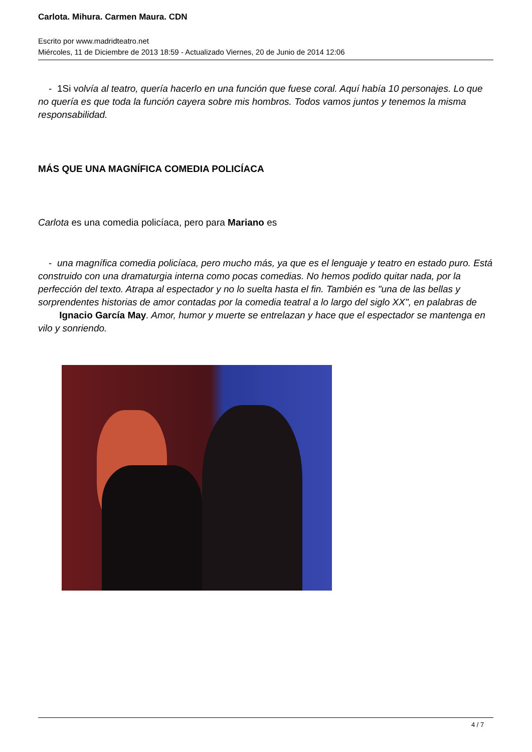Carlota. Mihura. Carmen Maura. CDN
Escrito por www.madridteatro.net
Miércoles, 11 de Diciembre de 2013 18:59 - Actualizado Viernes, 20 de Junio de 2014 12:06
- 1Si volvía al teatro, quería hacerlo en una función que fuese coral. Aquí había 10 personajes. Lo que no quería es que toda la función cayera sobre mis hombros. Todos vamos juntos y tenemos la misma responsabilidad.
MÁS QUE UNA MAGNÍFICA COMEDIA POLICÍACA
Carlota es una comedia policíaca, pero para Mariano es
- una magnífica comedia policíaca, pero mucho más, ya que es el lenguaje y teatro en estado puro. Está construido con una dramaturgia interna como pocas comedias. No hemos podido quitar nada, por la perfección del texto. Atrapa al espectador y no lo suelta hasta el fin. También es "una de las bellas y sorprendentes historias de amor contadas por la comedia teatral a lo largo del siglo XX", en palabras de Ignacio García May. Amor, humor y muerte se entrelazan y hace que el espectador se mantenga en vilo y sonriendo.
4 / 7